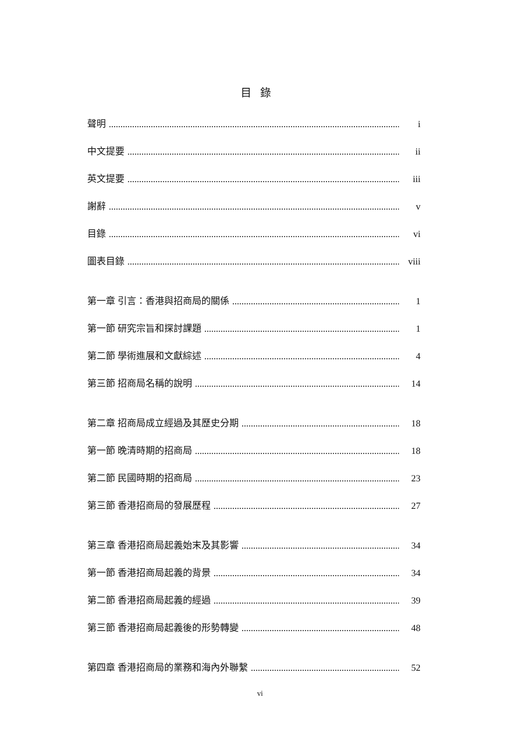目錄
聲明 i
中文提要 ii
英文提要 iii
謝辭 v
目錄 vi
圖表目錄 viii
第一章 引言：香港與招商局的關係 1
第一節 研究宗旨和探討課題 1
第二節 學術進展和文獻綜述 4
第三節 招商局名稱的說明 14
第二章 招商局成立經過及其歷史分期 18
第一節 晚清時期的招商局 18
第二節 民國時期的招商局 23
第三節 香港招商局的發展歷程 27
第三章 香港招商局起義始末及其影響 34
第一節 香港招商局起義的背景 34
第二節 香港招商局起義的經過 39
第三節 香港招商局起義後的形勢轉變 48
第四章 香港招商局的業務和海內外聯繫 52
vi